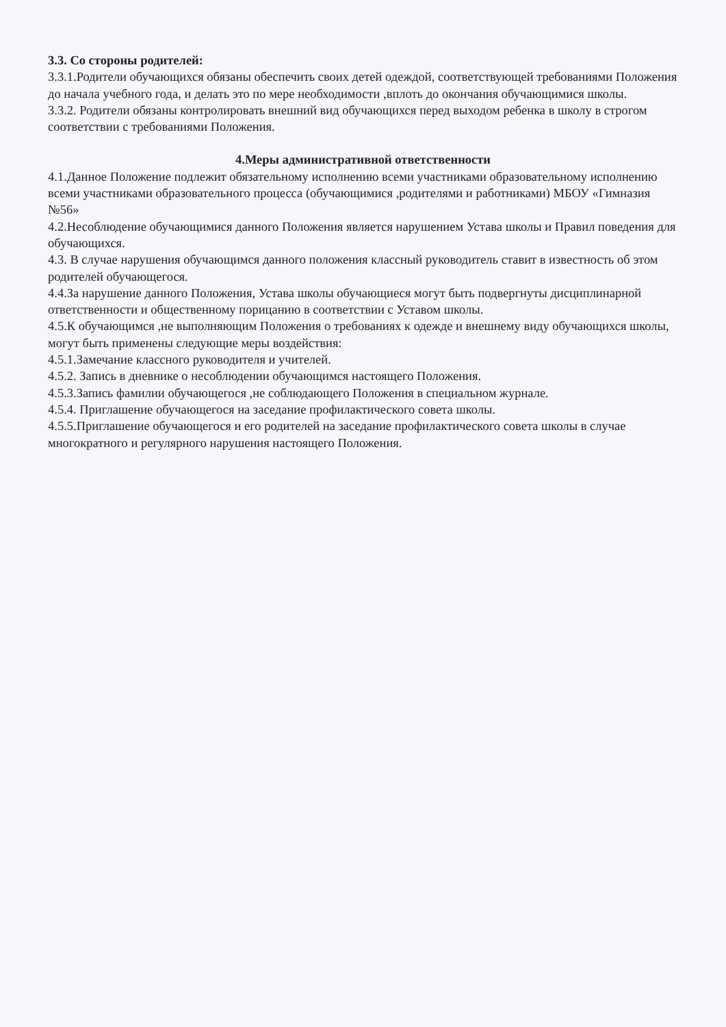3.3. Со стороны родителей:
3.3.1.Родители обучающихся обязаны обеспечить своих детей одеждой, соответствующей требованиями Положения до начала учебного года, и делать это по мере необходимости ,вплоть до окончания обучающимися школы.
3.3.2. Родители обязаны контролировать внешний вид обучающихся перед выходом ребенка в школу в строгом соответствии с требованиями Положения.
4.Меры административной ответственности
4.1.Данное Положение подлежит обязательному исполнению всеми участниками образовательному исполнению всеми участниками образовательного процесса (обучающимися ,родителями и работниками) МБОУ «Гимназия №56»
4.2.Несоблюдение обучающимися данного Положения является нарушением Устава школы и Правил поведения для обучающихся.
4.3. В случае нарушения обучающимся данного положения классный руководитель ставит в известность об этом родителей обучающегося.
4.4.За нарушение данного Положения, Устава школы обучающиеся могут быть подвергнуты дисциплинарной ответственности и общественному порицанию в соответствии с Уставом школы.
4.5.К обучающимся ,не выполняющим Положения о требованиях к одежде и внешнему виду обучающихся школы, могут быть применены следующие меры воздействия:
4.5.1.Замечание классного руководителя и учителей.
4.5.2. Запись в дневнике о несоблюдении обучающимся настоящего Положения.
4.5.3.Запись фамилии обучающегося ,не соблюдающего Положения в специальном журнале.
4.5.4. Приглашение обучающегося на заседание профилактического совета школы.
4.5.5.Приглашение обучающегося и его родителей на заседание профилактического совета школы в случае многократного и регулярного нарушения настоящего Положения.